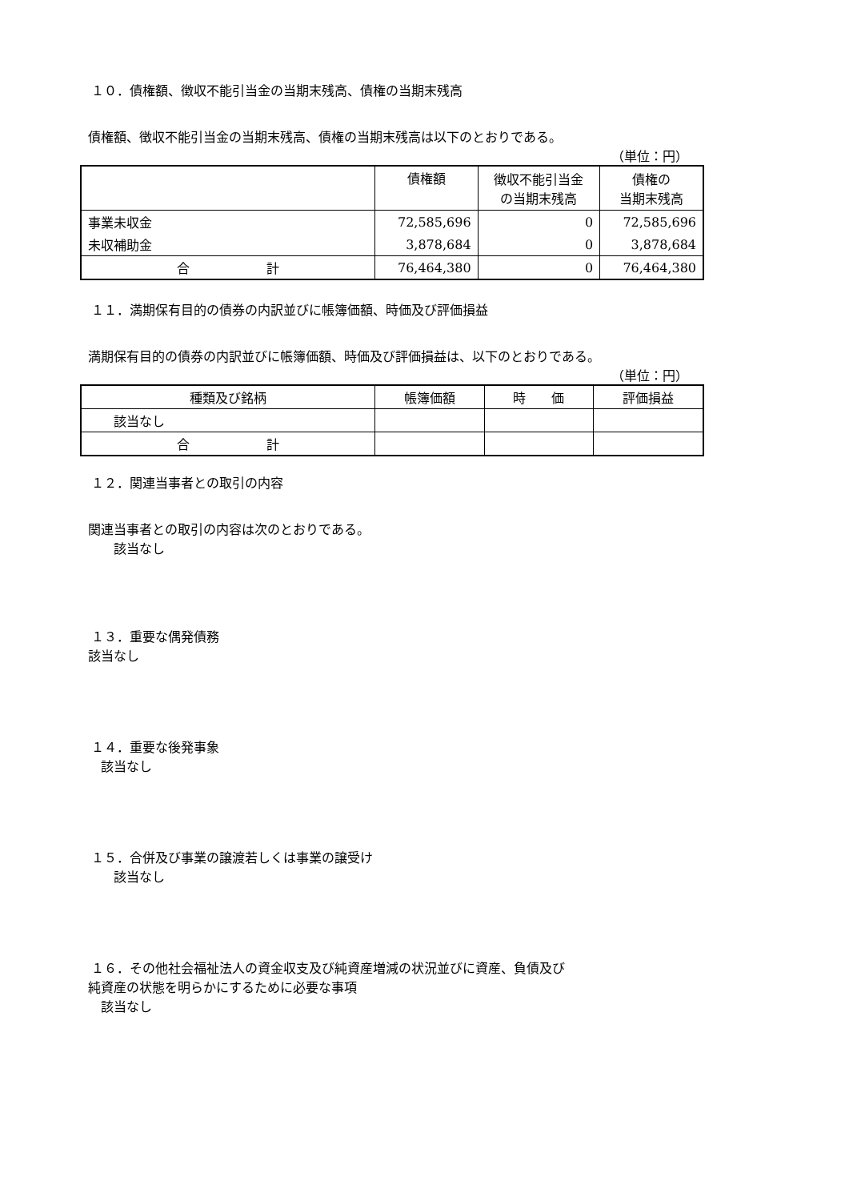１０．債権額、徴収不能引当金の当期末残高、債権の当期末残高
債権額、徴収不能引当金の当期末残高、債権の当期末残高は以下のとおりである。
（単位：円）
| | 債権額 | 徴収不能引当金 の当期末残高 | 債権の 当期末残高 |
| 事業未収金 | 72,585,696 | 0 | 72,585,696 |
| 未収補助金 | 3,878,684 | 0 | 3,878,684 |
| 合 計 | 76,464,380 | 0 | 76,464,380 |
１１．満期保有目的の債券の内訳並びに帳簿価額、時価及び評価損益
満期保有目的の債券の内訳並びに帳簿価額、時価及び評価損益は、以下のとおりである。
（単位：円）
| 種類及び銘柄 | 帳簿価額 | 時 価 | 評価損益 |
| 該当なし | | | |
| 合 計 | | | |
１２．関連当事者との取引の内容
関連当事者との取引の内容は次のとおりである。
　　該当なし
１３．重要な偶発債務
該当なし
１４．重要な後発事象
　該当なし
１５．合併及び事業の譲渡若しくは事業の譲受け
　　該当なし
１６．その他社会福祉法人の資金収支及び純資産増減の状況並びに資産、負債及び
純資産の状態を明らかにするために必要な事項
　該当なし